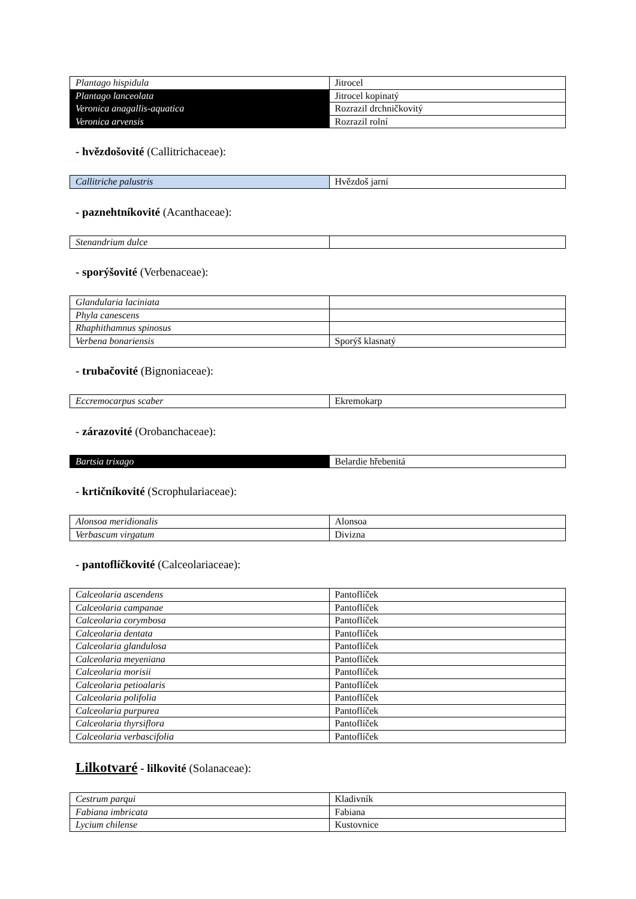| Plantago hispidula | Jitrocel |
| Plantago lanceolata | Jitrocel kopinatý |
| Veronica anagallis-aquatica | Rozrazil drchničkovitý |
| Veronica arvensis | Rozrazil rolní |
- hvězdošovité (Callitrichaceae):
| Callitriche palustris | Hvězdoš jarní |
- paznehtníkovité (Acanthaceae):
| Stenandrium dulce | |
- sporýšovité (Verbenaceae):
| Glandularia laciniata | |
| Phyla canescens | |
| Rhaphithamnus spinosus | |
| Verbena bonariensis | Sporýš klasnatý |
- trubačovité (Bignoniaceae):
| Eccremocarpus scaber | Ekremokarp |
- zárazovité (Orobanchaceae):
| Bartsia trixago | Belardie hřebenitá |
- krtičníkovité (Scrophulariaceae):
| Alonsoa meridionalis | Alonsoa |
| Verbascum virgatum | Divizna |
- pantoflíčkovité (Calceolariaceae):
| Calceolaria ascendens | Pantoflíček |
| Calceolaria campanae | Pantoflíček |
| Calceolaria corymbosa | Pantoflíček |
| Calceolaria dentata | Pantoflíček |
| Calceolaria glandulosa | Pantoflíček |
| Calceolaria meyeniana | Pantoflíček |
| Calceolaria morisii | Pantoflíček |
| Calceolaria petioalaris | Pantoflíček |
| Calceolaria polifolia | Pantoflíček |
| Calceolaria purpurea | Pantoflíček |
| Calceolaria thyrsiflora | Pantoflíček |
| Calceolaria verbascifolia | Pantoflíček |
Lilkotvaré - lilkovité (Solanaceae):
| Cestrum parqui | Kladivník |
| Fabiana imbricata | Fabiana |
| Lycium chilense | Kustovnice |